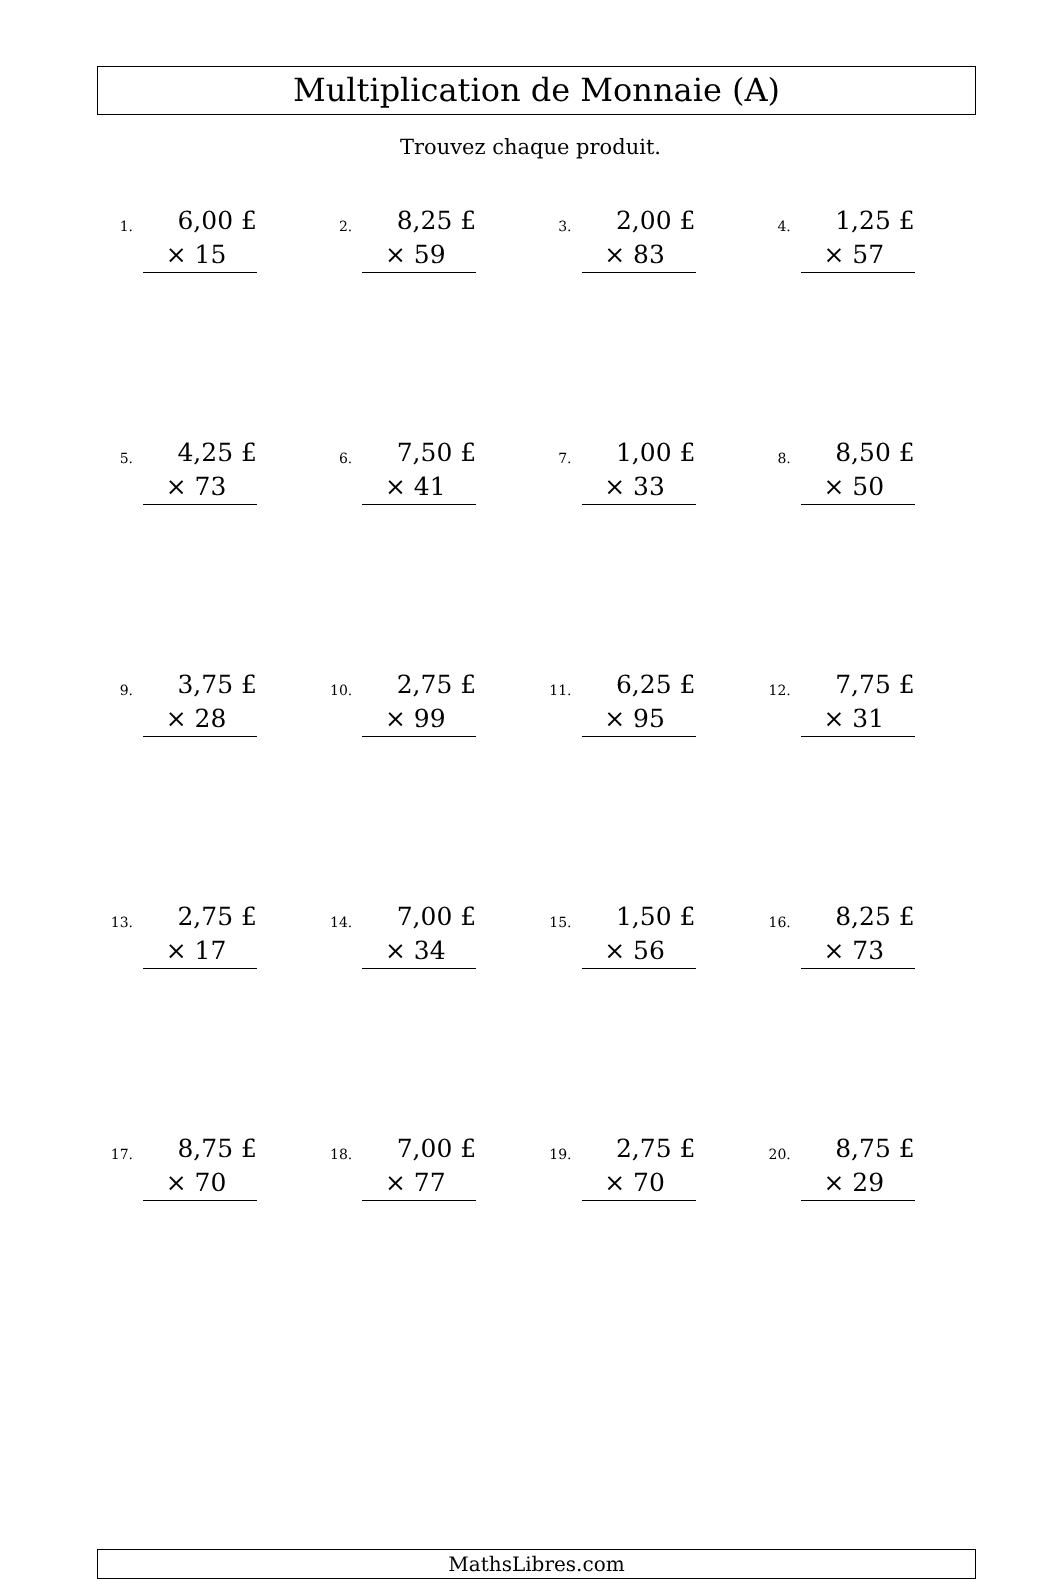Multiplication de Monnaie (A)
Trouvez chaque produit.
| 1. 6,00 £ × 15 | 2. 8,25 £ × 59 | 3. 2,00 £ × 83 | 4. 1,25 £ × 57 |
| 5. 4,25 £ × 73 | 6. 7,50 £ × 41 | 7. 1,00 £ × 33 | 8. 8,50 £ × 50 |
| 9. 3,75 £ × 28 | 10. 2,75 £ × 99 | 11. 6,25 £ × 95 | 12. 7,75 £ × 31 |
| 13. 2,75 £ × 17 | 14. 7,00 £ × 34 | 15. 1,50 £ × 56 | 16. 8,25 £ × 73 |
| 17. 8,75 £ × 70 | 18. 7,00 £ × 77 | 19. 2,75 £ × 70 | 20. 8,75 £ × 29 |
MathsLibres.com